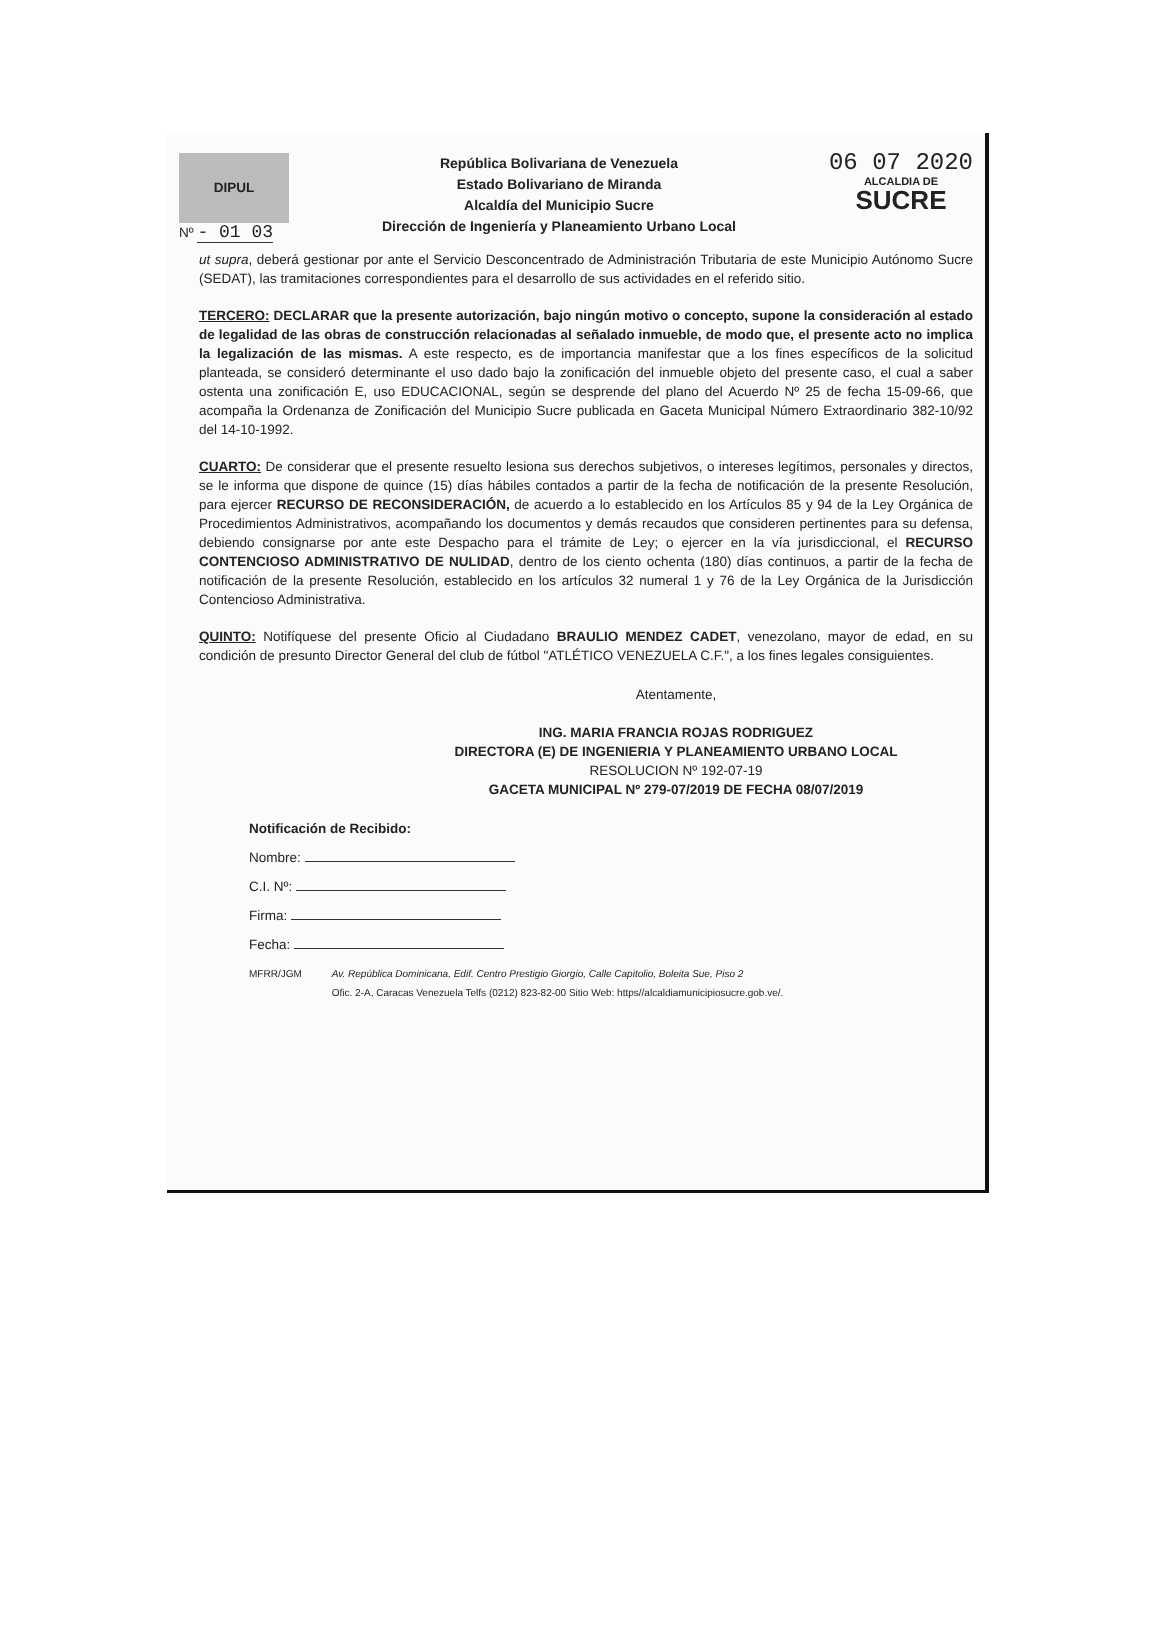DIPUL
Nº - 01 03
República Bolivariana de Venezuela
Estado Bolivariano de Miranda
Alcaldía del Municipio Sucre
Dirección de Ingeniería y Planeamiento Urbano Local
06 07 2020
ALCALDIA DE
SUCRE
ut supra, deberá gestionar por ante el Servicio Desconcentrado de Administración Tributaria de este Municipio Autónomo Sucre (SEDAT), las tramitaciones correspondientes para el desarrollo de sus actividades en el referido sitio.
TERCERO: DECLARAR que la presente autorización, bajo ningún motivo o concepto, supone la consideración al estado de legalidad de las obras de construcción relacionadas al señalado inmueble, de modo que, el presente acto no implica la legalización de las mismas. A este respecto, es de importancia manifestar que a los fines específicos de la solicitud planteada, se consideró determinante el uso dado bajo la zonificación del inmueble objeto del presente caso, el cual a saber ostenta una zonificación E, uso EDUCACIONAL, según se desprende del plano del Acuerdo Nº 25 de fecha 15-09-66, que acompaña la Ordenanza de Zonificación del Municipio Sucre publicada en Gaceta Municipal Número Extraordinario 382-10/92 del 14-10-1992.
CUARTO: De considerar que el presente resuelto lesiona sus derechos subjetivos, o intereses legítimos, personales y directos, se le informa que dispone de quince (15) días hábiles contados a partir de la fecha de notificación de la presente Resolución, para ejercer RECURSO DE RECONSIDERACIÓN, de acuerdo a lo establecido en los Artículos 85 y 94 de la Ley Orgánica de Procedimientos Administrativos, acompañando los documentos y demás recaudos que consideren pertinentes para su defensa, debiendo consignarse por ante este Despacho para el trámite de Ley; o ejercer en la vía jurisdiccional, el RECURSO CONTENCIOSO ADMINISTRATIVO DE NULIDAD, dentro de los ciento ochenta (180) días continuos, a partir de la fecha de notificación de la presente Resolución, establecido en los artículos 32 numeral 1 y 76 de la Ley Orgánica de la Jurisdicción Contencioso Administrativa.
QUINTO: Notifíquese del presente Oficio al Ciudadano BRAULIO MENDEZ CADET, venezolano, mayor de edad, en su condición de presunto Director General del club de fútbol "ATLÉTICO VENEZUELA C.F.", a los fines legales consiguientes.
Atentamente,
ING. MARIA FRANCIA ROJAS RODRIGUEZ
DIRECTORA (E) DE INGENIERIA Y PLANEAMIENTO URBANO LOCAL
RESOLUCION Nº 192-07-19
GACETA MUNICIPAL Nº 279-07/2019 DE FECHA 08/07/2019
Notificación de Recibido:
Nombre:
C.I. Nº:
Firma:
Fecha:
MFRR/JGM Av. República Dominicana, Edif. Centro Prestigio Giorgio, Calle Capitolio, Boleita Sue, Piso 2
Ofic. 2-A, Caracas Venezuela Telfs (0212) 823-82-00 Sitio Web: https//alcaldiamunicipiosucre.gob.ve/.